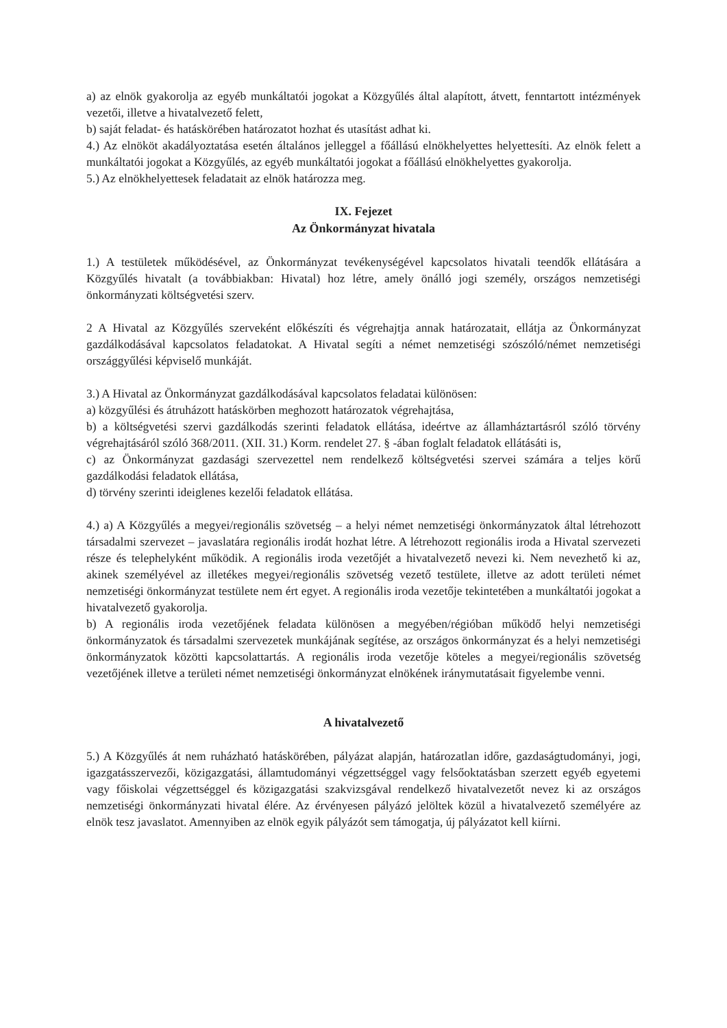a) az elnök gyakorolja az egyéb munkáltatói jogokat a Közgyűlés által alapított, átvett, fenntartott intézmények vezetői, illetve a hivatalvezető felett,
b) saját feladat- és hatáskörében határozatot hozhat és utasítást adhat ki.
4.) Az elnököt akadályoztatása esetén általános jelleggel a főállású elnökhelyettes helyettesíti. Az elnök felett a munkáltatói jogokat a Közgyűlés, az egyéb munkáltatói jogokat a főállású elnökhelyettes gyakorolja.
5.) Az elnökhelyettesek feladatait az elnök határozza meg.
IX. Fejezet
Az Önkormányzat hivatala
1.) A testületek működésével, az Önkormányzat tevékenységével kapcsolatos hivatali teendők ellátására a Közgyűlés hivatalt (a továbbiakban: Hivatal) hoz létre, amely önálló jogi személy, országos nemzetiségi önkormányzati költségvetési szerv.
2 A Hivatal az Közgyűlés szerveként előkészíti és végrehajtja annak határozatait, ellátja az Önkormányzat gazdálkodásával kapcsolatos feladatokat. A Hivatal segíti a német nemzetiségi szószóló/német nemzetiségi országgyűlési képviselő munkáját.
3.) A Hivatal az Önkormányzat gazdálkodásával kapcsolatos feladatai különösen:
a) közgyűlési és átruházott hatáskörben meghozott határozatok végrehajtása,
b) a költségvetési szervi gazdálkodás szerinti feladatok ellátása, ideértve az államháztartásról szóló törvény végrehajtásáról szóló 368/2011. (XII. 31.) Korm. rendelet 27. § -ában foglalt feladatok ellátásáti is,
c) az Önkormányzat gazdasági szervezettel nem rendelkező költségvetési szervei számára a teljes körű gazdálkodási feladatok ellátása,
d) törvény szerinti ideiglenes kezelői feladatok ellátása.
4.) a) A Közgyűlés a megyei/regionális szövetség – a helyi német nemzetiségi önkormányzatok által létrehozott társadalmi szervezet – javaslatára regionális irodát hozhat létre. A létrehozott regionális iroda a Hivatal szervezeti része és telephelyként működik. A regionális iroda vezetőjét a hivatalvezető nevezi ki. Nem nevezhető ki az, akinek személyével az illetékes megyei/regionális szövetség vezető testülete, illetve az adott területi német nemzetiségi önkormányzat testülete nem ért egyet. A regionális iroda vezetője tekintetében a munkáltatói jogokat a hivatalvezető gyakorolja.
b) A regionális iroda vezetőjének feladata különösen a megyében/régióban működő helyi nemzetiségi önkormányzatok és társadalmi szervezetek munkájának segítése, az országos önkormányzat és a helyi nemzetiségi önkormányzatok közötti kapcsolattartás. A regionális iroda vezetője köteles a megyei/regionális szövetség vezetőjének illetve a területi német nemzetiségi önkormányzat elnökének iránymutatásait figyelembe venni.
A hivatalvezető
5.) A Közgyűlés át nem ruházható hatáskörében, pályázat alapján, határozatlan időre, gazdaságtudományi, jogi, igazgatásszervezői, közigazgatási, államtudományi végzettséggel vagy felsőoktatásban szerzett egyéb egyetemi vagy főiskolai végzettséggel és közigazgatási szakvizsgával rendelkező hivatalvezetőt nevez ki az országos nemzetiségi önkormányzati hivatal élére. Az érvényesen pályázó jelöltek közül a hivatalvezető személyére az elnök tesz javaslatot. Amennyiben az elnök egyik pályázót sem támogatja, új pályázatot kell kiírni.